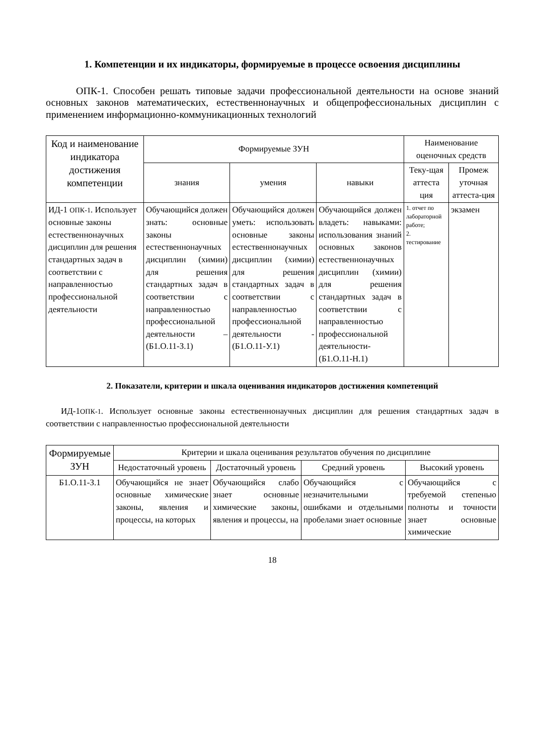1. Компетенции и их индикаторы, формируемые в процессе освоения дисциплины
ОПК-1. Способен решать типовые задачи профессиональной деятельности на основе знаний основных законов математических, естественнонаучных и общепрофессиональных дисциплин с применением информационно-коммуникационных технологий
| Код и наименование индикатора достижения компетенции | Формируемые ЗУН | | | Наименование оценочных средств | |
| --- | --- | --- | --- | --- | --- |
| | знания | умения | навыки | Теку-щая аттеста ция | Промеж уточная аттеста-ция |
| ИД-1 ОПК-1 . Использует основные законы естественнонаучных дисциплин для решения стандартных задач в соответствии с направленностью профессиональной деятельности | Обучающийся должен знать: основные законы естественнонаучных дисциплин (химии) для решения стандартных задач в соответствии с направленностью профессиональной деятельности – (Б1.О.11-З.1) | Обучающийся должен уметь: использовать основные законы естественнонаучных дисциплин (химии) для решения стандартных задач в соответствии с направленностью профессиональной деятельности - (Б1.О.11-У.1) | Обучающийся должен владеть: навыками: использования знаний основных законов естественнонаучных дисциплин (химии) для решения стандартных задач в соответствии с направленностью профессиональной деятельности-(Б1.О.11-Н.1) | 1. отчет по лабораторной работе; 2. тестирование | экзамен |
2. Показатели, критерии и шкала оценивания индикаторов достижения компетенций
ИД-1ОПК-1. Использует основные законы естественнонаучных дисциплин для решения стандартных задач в соответствии с направленностью профессиональной деятельности
| Формируемые ЗУН | Критерии и шкала оценивания результатов обучения по дисциплине | | | |
| --- | --- | --- | --- | --- |
| | Недостаточный уровень | Достаточный уровень | Средний уровень | Высокий уровень |
| Б1.О.11-З.1 | Обучающийся не знает основные химические законы, явления и процессы, на которых | Обучающийся слабо знает основные химические законы, явления и процессы, на | Обучающийся с незначительными ошибками и отдельными пробелами знает основные | Обучающийся с требуемой степенью полноты и точности знает основные химические |
18